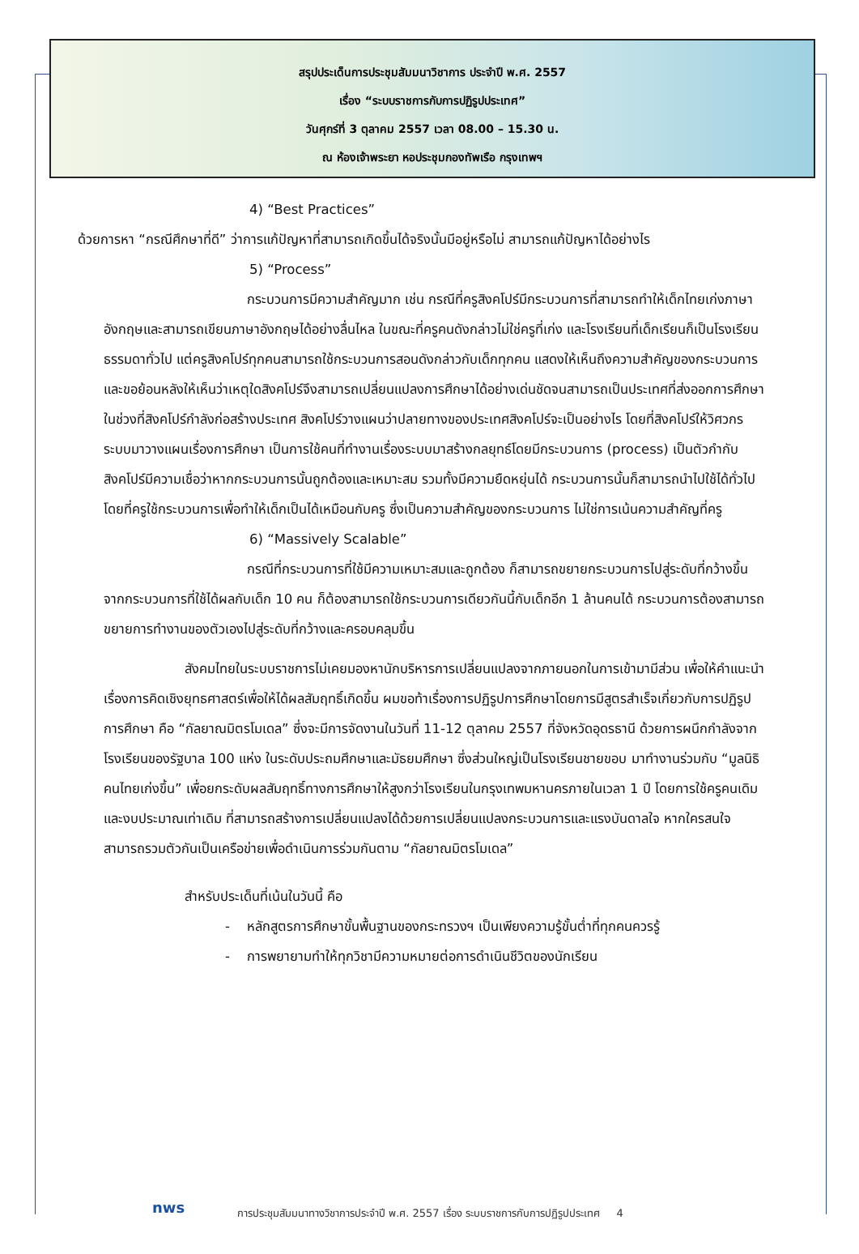สรุปประเด็นการประชุมสัมมนาวิชาการ ประจำปี พ.ศ. 2557
เรื่อง “ระบบราชการกับการปฏิรูปประเทศ”
วันศุกร์ที่ 3 ตุลาคม 2557 เวลา 08.00 – 15.30 น.
ณ ห้องเจ้าพระยา หอประชุมกองทัพเรือ กรุงเทพฯ
4) “Best Practices”
ด้วยการหา “กรณีศึกษาที่ดี” ว่าการแก้ปัญหาที่สามารถเกิดขึ้นได้จริงนั้นมีอยู่หรือไม่ สามารถแก้ปัญหาได้อย่างไร
5) “Process”
กระบวนการมีความสำคัญมาก เช่น กรณีที่ครูสิงคโปร์มีกระบวนการที่สามารถทำให้เด็กไทยเก่งภาษาอังกฤษและสามารถเขียนภาษาอังกฤษได้อย่างลื่นไหล ในขณะที่ครูคนดังกล่าวไม่ใช่ครูที่เก่ง และโรงเรียนที่เด็กเรียนก็เป็นโรงเรียนธรรมดาทั่วไป แต่ครูสิงคโปร์ทุกคนสามารถใช้กระบวนการสอนดังกล่าวกับเด็กทุกคน แสดงให้เห็นถึงความสำคัญของกระบวนการ และขอย้อนหลังให้เห็นว่าเหตุใดสิงคโปร์จึงสามารถเปลี่ยนแปลงการศึกษาได้อย่างเด่นชัดจนสามารถเป็นประเทศที่ส่งออกการศึกษา ในช่วงที่สิงคโปร์กำลังก่อสร้างประเทศ สิงคโปร์วางแผนว่าปลายทางของประเทศสิงคโปร์จะเป็นอย่างไร โดยที่สิงคโปร์ให้วิศวกรระบบมาวางแผนเรื่องการศึกษา เป็นการใช้คนที่ทำงานเรื่องระบบมาสร้างกลยุทธ์โดยมีกระบวนการ (process) เป็นตัวกำกับ สิงคโปร์มีความเชื่อว่าหากกระบวนการนั้นถูกต้องและเหมาะสม รวมทั้งมีความยืดหยุ่นได้ กระบวนการนั้นก็สามารถนำไปใช้ได้ทั่วไป โดยที่ครูใช้กระบวนการเพื่อทำให้เด็กเป็นได้เหมือนกับครู ซึ่งเป็นความสำคัญของกระบวนการ ไม่ใช่การเน้นความสำคัญที่ครู
6) “Massively Scalable”
กรณีที่กระบวนการที่ใช้มีความเหมาะสมและถูกต้อง ก็สามารถขยายกระบวนการไปสู่ระดับที่กว้างขึ้น จากกระบวนการที่ใช้ได้ผลกับเด็ก 10 คน ก็ต้องสามารถใช้กระบวนการเดียวกันนี้กับเด็กอีก 1 ล้านคนได้ กระบวนการต้องสามารถขยายการทำงานของตัวเองไปสู่ระดับที่กว้างและครอบคลุมขึ้น
สังคมไทยในระบบราชการไม่เคยมองหานักบริหารการเปลี่ยนแปลงจากภายนอกในการเข้ามามีส่วน เพื่อให้คำแนะนำเรื่องการคิดเชิงยุทธศาสตร์เพื่อให้ได้ผลสัมฤทธิ์เกิดขึ้น ผมขอท้าเรื่องการปฏิรูปการศึกษาโดยการมีสูตรสำเร็จเกี่ยวกับการปฏิรูปการศึกษา คือ “กัลยาณมิตรโมเดล” ซึ่งจะมีการจัดงานในวันที่ 11-12 ตุลาคม 2557 ที่จังหวัดอุดรธานี ด้วยการผนึกกำลังจากโรงเรียนของรัฐบาล 100 แห่ง ในระดับประถมศึกษาและมัธยมศึกษา ซึ่งส่วนใหญ่เป็นโรงเรียนชายขอบ มาทำงานร่วมกับ “มูลนิธิคนไทยเก่งขึ้น” เพื่อยกระดับผลสัมฤทธิ์ทางการศึกษาให้สูงกว่าโรงเรียนในกรุงเทพมหานครภายในเวลา 1 ปี โดยการใช้ครูคนเดิมและงบประมาณเท่าเดิม ที่สามารถสร้างการเปลี่ยนแปลงได้ด้วยการเปลี่ยนแปลงกระบวนการและแรงบันดาลใจ หากใครสนใจสามารถรวมตัวกันเป็นเครือข่ายเพื่อดำเนินการร่วมกันตาม “กัลยาณมิตรโมเดล”
สำหรับประเด็นที่เน้นในวันนี้ คือ
- หลักสูตรการศึกษาขั้นพื้นฐานของกระทรวงฯ เป็นเพียงความรู้ขั้นต่ำที่ทุกคนควรรู้
- การพยายามทำให้ทุกวิชามีความหมายต่อการดำเนินชีวิตของนักเรียน
nws
การประชุมสัมมนาทางวิชาการประจำปี พ.ศ. 2557 เรื่อง ระบบราชการกับการปฏิรูปประเทศ 4